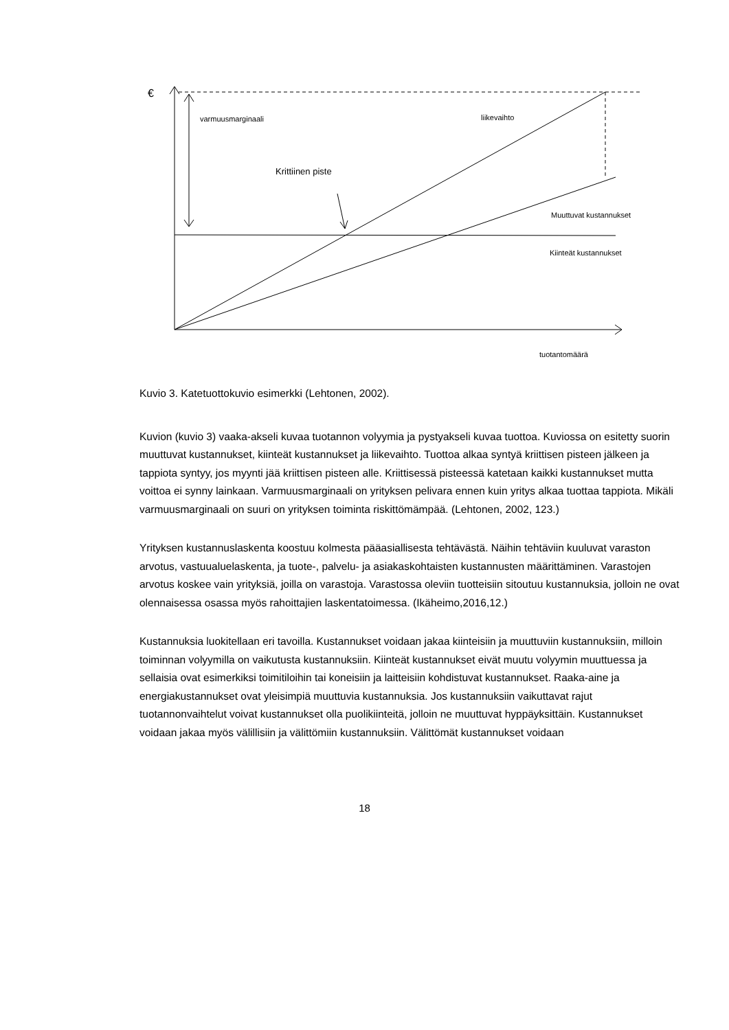€
varmuusmarginaali liikevaihto
Krittiinen piste
Muuttuvat kustannukset
Kiinteät kustannukset
tuotantomäärä
Kuvio 3. Katetuottokuvio esimerkki (Lehtonen, 2002).
Kuvion (kuvio 3) vaaka-akseli kuvaa tuotannon volyymia ja pystyakseli kuvaa tuottoa. Kuviossa on esitetty suorin muuttuvat kustannukset, kiinteät kustannukset ja liikevaihto. Tuottoa alkaa syntyä kriittisen pisteen jälkeen ja tappiota syntyy, jos myynti jää kriittisen pisteen alle. Kriittisessä pisteessä katetaan kaikki kustannukset mutta voittoa ei synny lainkaan. Varmuusmarginaali on yrityksen pelivara ennen kuin yritys alkaa tuottaa tappiota. Mikäli varmuusmarginaali on suuri on yrityksen toiminta riskittömämpää. (Lehtonen, 2002, 123.)
Yrityksen kustannuslaskenta koostuu kolmesta pääasiallisesta tehtävästä. Näihin tehtäviin kuuluvat varaston arvotus, vastuualuelaskenta, ja tuote-, palvelu- ja asiakaskohtaisten kustannusten määrittäminen. Varastojen arvotus koskee vain yrityksiä, joilla on varastoja. Varastossa oleviin tuotteisiin sitoutuu kustannuksia, jolloin ne ovat olennaisessa osassa myös rahoittajien laskentatoimessa. (Ikäheimo,2016,12.)
Kustannuksia luokitellaan eri tavoilla. Kustannukset voidaan jakaa kiinteisiin ja muuttuviin kustannuksiin, milloin toiminnan volyymilla on vaikutusta kustannuksiin. Kiinteät kustannukset eivät muutu volyymin muuttuessa ja sellaisia ovat esimerkiksi toimitiloihin tai koneisiin ja laitteisiin kohdistuvat kustannukset. Raaka-aine ja energiakustannukset ovat yleisimpiä muuttuvia kustannuksia. Jos kustannuksiin vaikuttavat rajut tuotannonvaihtelut voivat kustannukset olla puolikiinteitä, jolloin ne muuttuvat hyppäyksittäin. Kustannukset voidaan jakaa myös välillisiin ja välittömiin kustannuksiin. Välittömät kustannukset voidaan
18